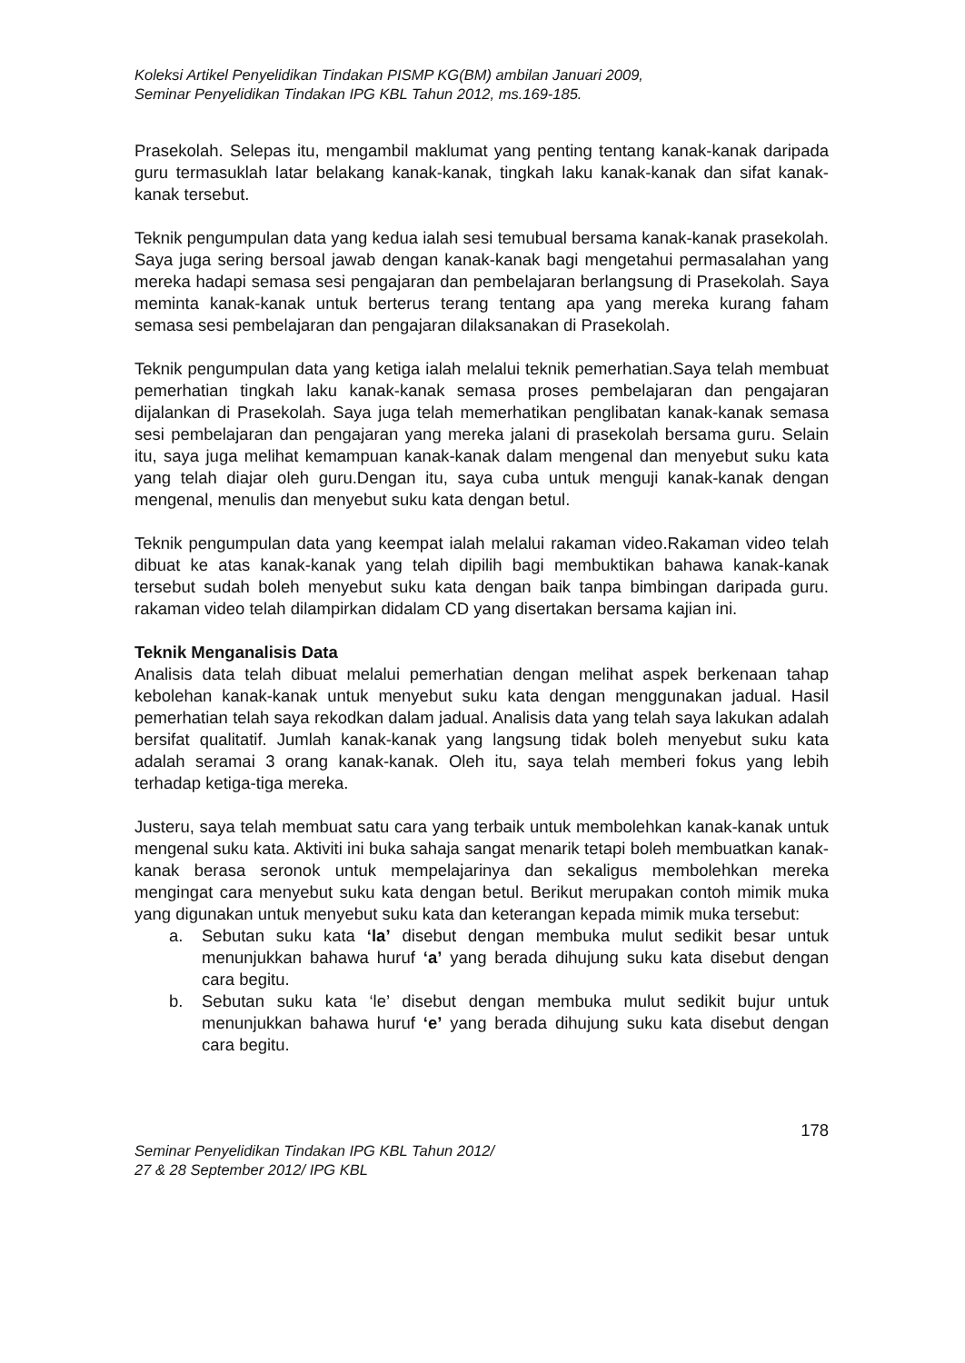Koleksi Artikel Penyelidikan Tindakan PISMP KG(BM) ambilan Januari 2009,
Seminar Penyelidikan Tindakan IPG KBL Tahun 2012, ms.169-185.
Prasekolah. Selepas itu, mengambil maklumat yang penting tentang kanak-kanak daripada guru termasuklah latar belakang kanak-kanak, tingkah laku kanak-kanak dan sifat kanak-kanak tersebut.
Teknik pengumpulan data yang kedua ialah sesi temubual bersama kanak-kanak prasekolah. Saya juga sering bersoal jawab dengan kanak-kanak bagi mengetahui permasalahan yang mereka hadapi semasa sesi pengajaran dan pembelajaran berlangsung di Prasekolah. Saya meminta kanak-kanak untuk berterus terang tentang apa yang mereka kurang faham semasa sesi pembelajaran dan pengajaran dilaksanakan di Prasekolah.
Teknik pengumpulan data yang ketiga ialah melalui teknik pemerhatian.Saya telah membuat pemerhatian tingkah laku kanak-kanak semasa proses pembelajaran dan pengajaran dijalankan di Prasekolah. Saya juga telah memerhatikan penglibatan kanak-kanak semasa sesi pembelajaran dan pengajaran yang mereka jalani di prasekolah bersama guru. Selain itu, saya juga melihat kemampuan kanak-kanak dalam mengenal dan menyebut suku kata yang telah diajar oleh guru.Dengan itu, saya cuba untuk menguji kanak-kanak dengan mengenal, menulis dan menyebut suku kata dengan betul.
Teknik pengumpulan data yang keempat ialah melalui rakaman video.Rakaman video telah dibuat ke atas kanak-kanak yang telah dipilih bagi membuktikan bahawa kanak-kanak tersebut sudah boleh menyebut suku kata dengan baik tanpa bimbingan daripada guru. rakaman video telah dilampirkan didalam CD yang disertakan bersama kajian ini.
Teknik Menganalisis Data
Analisis data telah dibuat melalui pemerhatian dengan melihat aspek berkenaan tahap kebolehan kanak-kanak untuk menyebut suku kata dengan menggunakan jadual. Hasil pemerhatian telah saya rekodkan dalam jadual. Analisis data yang telah saya lakukan adalah bersifat qualitatif. Jumlah kanak-kanak yang langsung tidak boleh menyebut suku kata adalah seramai 3 orang kanak-kanak. Oleh itu, saya telah memberi fokus yang lebih terhadap ketiga-tiga mereka.
Justeru, saya telah membuat satu cara yang terbaik untuk membolehkan kanak-kanak untuk mengenal suku kata. Aktiviti ini buka sahaja sangat menarik tetapi boleh membuatkan kanak-kanak berasa seronok untuk mempelajarinya dan sekaligus membolehkan mereka mengingat cara menyebut suku kata dengan betul. Berikut merupakan contoh mimik muka yang digunakan untuk menyebut suku kata dan keterangan kepada mimik muka tersebut:
a. Sebutan suku kata ‘la’ disebut dengan membuka mulut sedikit besar untuk menunjukkan bahawa huruf ‘a’ yang berada dihujung suku kata disebut dengan cara begitu.
b. Sebutan suku kata ‘le’ disebut dengan membuka mulut sedikit bujur untuk menunjukkan bahawa huruf ‘e’ yang berada dihujung suku kata disebut dengan cara begitu.
178
Seminar Penyelidikan Tindakan IPG KBL Tahun 2012/
27 & 28 September 2012/ IPG KBL